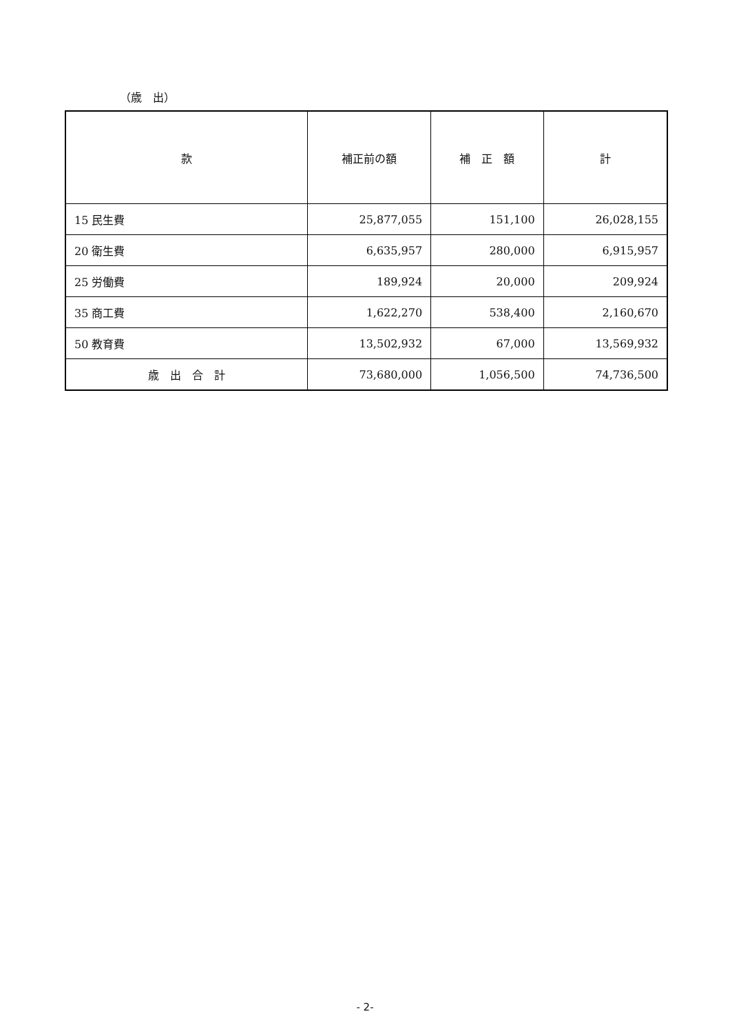（歳　出）
| 款 | 補正前の額 | 補 正 額 | 計 |
| --- | --- | --- | --- |
| 15 民生費 | 25,877,055 | 151,100 | 26,028,155 |
| 20 衛生費 | 6,635,957 | 280,000 | 6,915,957 |
| 25 労働費 | 189,924 | 20,000 | 209,924 |
| 35 商工費 | 1,622,270 | 538,400 | 2,160,670 |
| 50 教育費 | 13,502,932 | 67,000 | 13,569,932 |
| 歳 出 合 計 | 73,680,000 | 1,056,500 | 74,736,500 |
- 2-